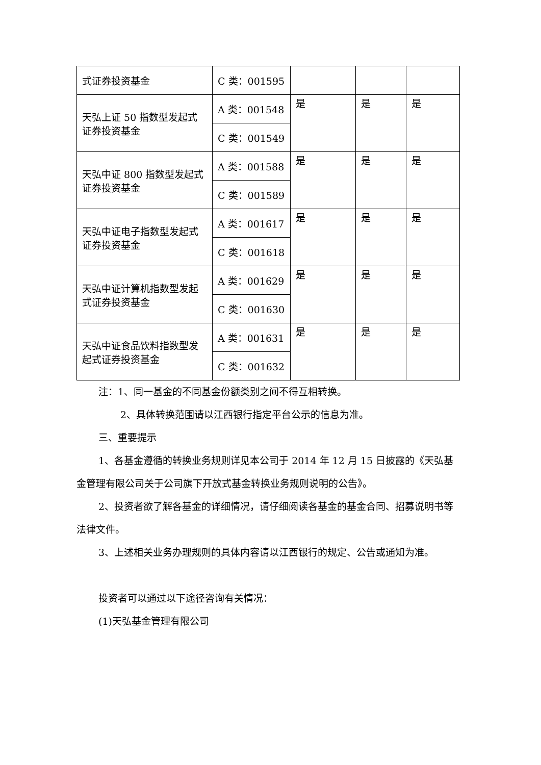| 式证券投资基金 | C 类：001595 | | | |
| 天弘上证 50 指数型发起式证券投资基金 | A 类：001548 | 是 | 是 | 是 |
| | C 类：001549 | | | |
| 天弘中证 800 指数型发起式证券投资基金 | A 类：001588 | 是 | 是 | 是 |
| | C 类：001589 | | | |
| 天弘中证电子指数型发起式证券投资基金 | A 类：001617 | 是 | 是 | 是 |
| | C 类：001618 | | | |
| 天弘中证计算机指数型发起式证券投资基金 | A 类：001629 | 是 | 是 | 是 |
| | C 类：001630 | | | |
| 天弘中证食品饮料指数型发起式证券投资基金 | A 类：001631 | 是 | 是 | 是 |
| | C 类：001632 | | | |
注：1、同一基金的不同基金份额类别之间不得互相转换。
2、具体转换范围请以江西银行指定平台公示的信息为准。
三、重要提示
1、各基金遵循的转换业务规则详见本公司于 2014 年 12 月 15 日披露的《天弘基金管理有限公司关于公司旗下开放式基金转换业务规则说明的公告》。
2、投资者欲了解各基金的详细情况，请仔细阅读各基金的基金合同、招募说明书等法律文件。
3、上述相关业务办理规则的具体内容请以江西银行的规定、公告或通知为准。
投资者可以通过以下途径咨询有关情况：
(1)天弘基金管理有限公司